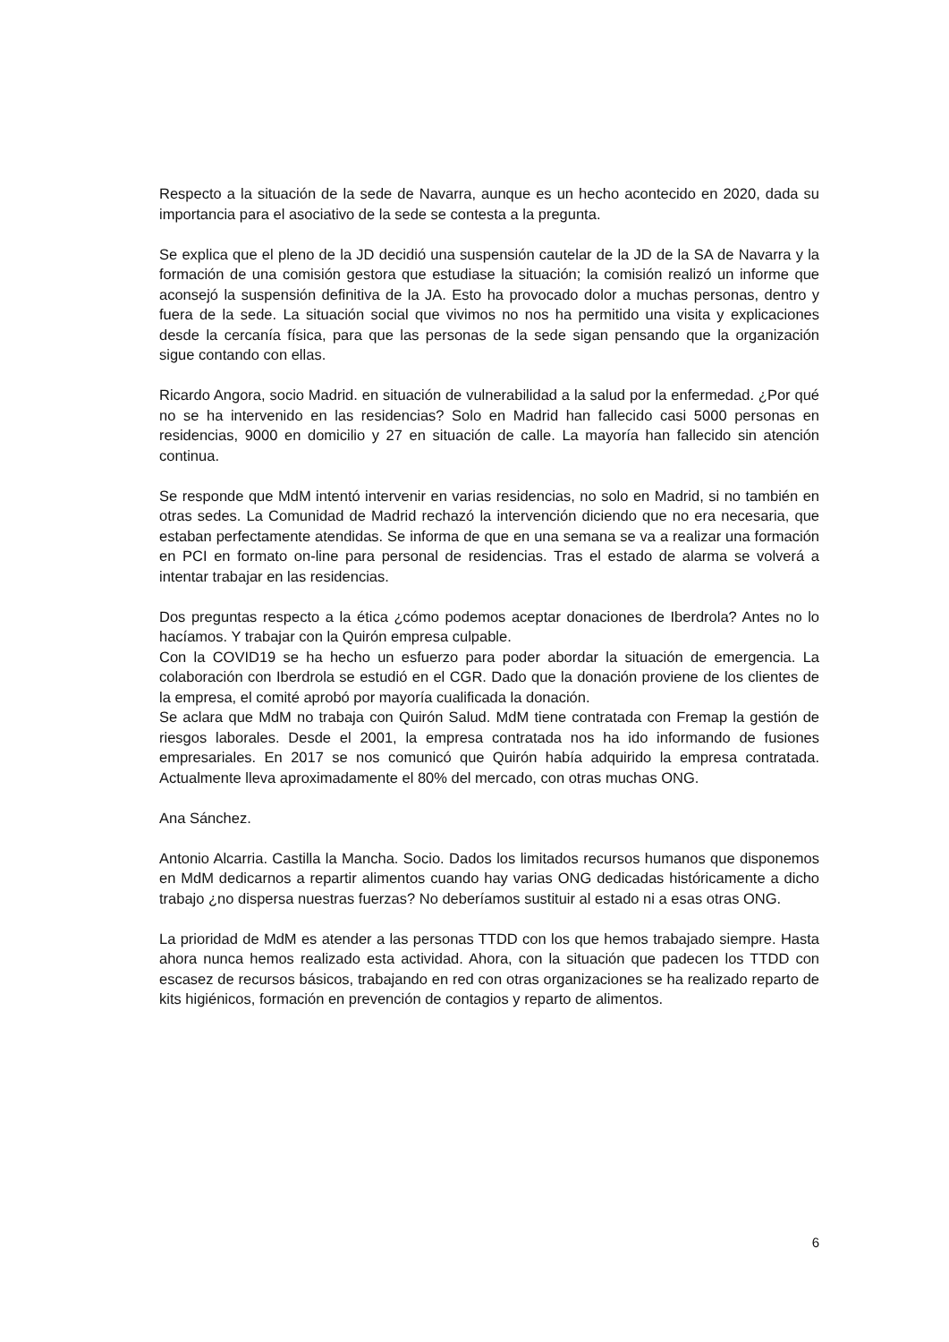Respecto a la situación de la sede de Navarra, aunque es un hecho acontecido en 2020, dada su importancia para el asociativo de la sede se contesta a la pregunta.
Se explica que el pleno de la JD decidió una suspensión cautelar de la JD de la SA de Navarra y la formación de una comisión gestora que estudiase la situación; la comisión realizó un informe que aconsejó la suspensión definitiva de la JA. Esto ha provocado dolor a muchas personas, dentro y fuera de la sede. La situación social que vivimos no nos ha permitido una visita y explicaciones desde la cercanía física, para que las personas de la sede sigan pensando que la organización sigue contando con ellas.
Ricardo Angora, socio Madrid. en situación de vulnerabilidad a la salud por la enfermedad. ¿Por qué no se ha intervenido en las residencias? Solo en Madrid han fallecido casi 5000 personas en residencias, 9000 en domicilio y 27 en situación de calle. La mayoría han fallecido sin atención continua.
Se responde que MdM intentó intervenir en varias residencias, no solo en Madrid, si no también en otras sedes. La Comunidad de Madrid rechazó la intervención diciendo que no era necesaria, que estaban perfectamente atendidas. Se informa de que en una semana se va a realizar una formación en PCI en formato on-line para personal de residencias. Tras el estado de alarma se volverá a intentar trabajar en las residencias.
Dos preguntas respecto a la ética ¿cómo podemos aceptar donaciones de Iberdrola? Antes no lo hacíamos. Y trabajar con la Quirón empresa culpable.
Con la COVID19 se ha hecho un esfuerzo para poder abordar la situación de emergencia. La colaboración con Iberdrola se estudió en el CGR. Dado que la donación proviene de los clientes de la empresa, el comité aprobó por mayoría cualificada la donación.
Se aclara que MdM no trabaja con Quirón Salud. MdM tiene contratada con Fremap la gestión de riesgos laborales. Desde el 2001, la empresa contratada nos ha ido informando de fusiones empresariales. En 2017 se nos comunicó que Quirón había adquirido la empresa contratada. Actualmente lleva aproximadamente el 80% del mercado, con otras muchas ONG.
Ana Sánchez.
Antonio Alcarria. Castilla la Mancha. Socio. Dados los limitados recursos humanos que disponemos en MdM dedicarnos a repartir alimentos cuando hay varias ONG dedicadas históricamente a dicho trabajo ¿no dispersa nuestras fuerzas? No deberíamos sustituir al estado ni a esas otras ONG.
La prioridad de MdM es atender a las personas TTDD con los que hemos trabajado siempre. Hasta ahora nunca hemos realizado esta actividad. Ahora, con la situación que padecen los TTDD con escasez de recursos básicos, trabajando en red con otras organizaciones se ha realizado reparto de kits higiénicos, formación en prevención de contagios y reparto de alimentos.
6